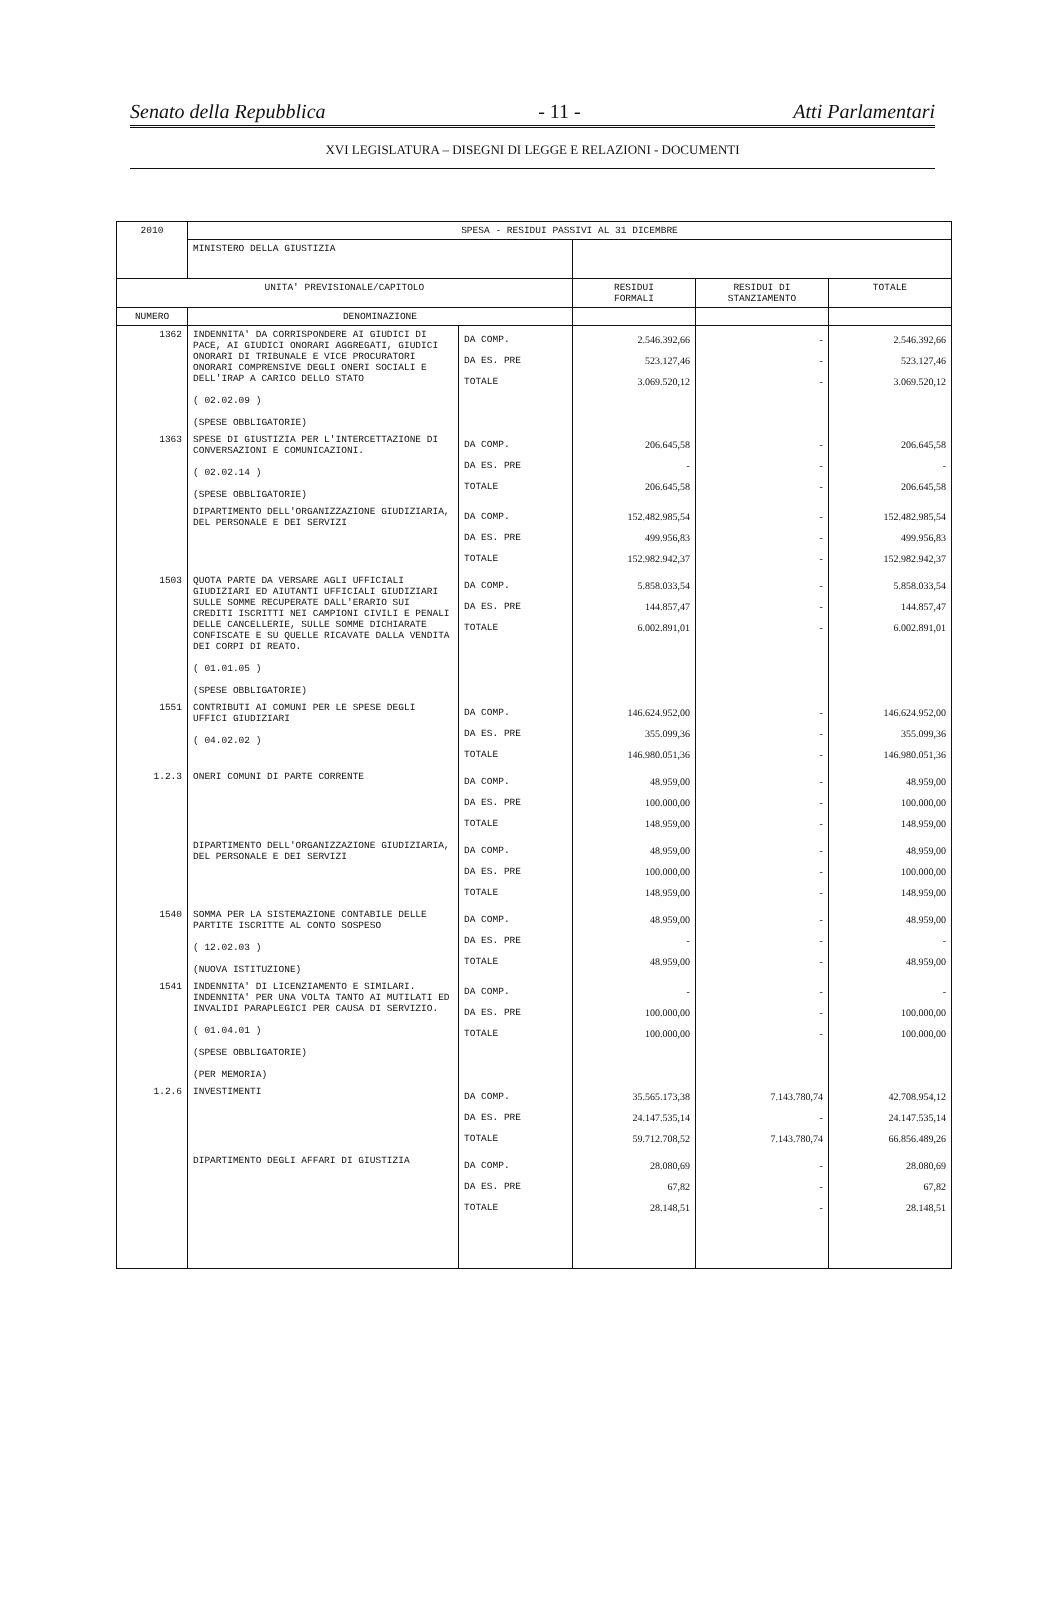Senato della Repubblica - 11 - Atti Parlamentari
XVI LEGISLATURA – DISEGNI DI LEGGE E RELAZIONI - DOCUMENTI
| 2010 | SPESA - RESIDUI PASSIVI AL 31 DICEMBRE | | | | |
| | MINISTERO DELLA GIUSTIZIA | | | | |
| UNITA' PREVISIONALE/CAPITOLO | | | RESIDUI FORMALI | RESIDUI DI STANZIAMENTO | TOTALE |
| NUMERO | DENOMINAZIONE | | | | |
| 1362 | INDENNITA' DA CORRISPONDERE AI GIUDICI DI PACE, AI GIUDICI ONORARI AGGREGATI, GIUDICI ONORARI DI TRIBUNALE E VICE PROCURATORI ONORARI COMPRENSIVE DEGLI ONERI SOCIALI E DELL'IRAP A CARICO DELLO STATO ( 02.02.09 ) (SPESE OBBLIGATORIE) | DA COMP. DA ES. PRE TOTALE | 2.546.392,66 523.127,46 3.069.520,12 | - - - | 2.546.392,66 523.127,46 3.069.520,12 |
| 1363 | SPESE DI GIUSTIZIA PER L'INTERCETTAZIONE DI CONVERSAZIONI E COMUNICAZIONI. ( 02.02.14 ) (SPESE OBBLIGATORIE) | DA COMP. DA ES. PRE TOTALE | 206.645,58 - 206.645,58 | - - - | 206.645,58 - 206.645,58 |
| | DIPARTIMENTO DELL'ORGANIZZAZIONE GIUDIZIARIA, DEL PERSONALE E DEI SERVIZI | DA COMP. DA ES. PRE TOTALE | 152.482.985,54 499.956,83 152.982.942,37 | - - - | 152.482.985,54 499.956,83 152.982.942,37 |
| 1503 | QUOTA PARTE DA VERSARE AGLI UFFICIALI GIUDIZIARI ED AIUTANTI UFFICIALI GIUDIZIARI SULLE SOMME RECUPERATE DALL'ERARIO SUI CREDITI ISCRITTI NEI CAMPIONI CIVILI E PENALI DELLE CANCELLERIE, SULLE SOMME DICHIARATE CONFISCATE E SU QUELLE RICAVATE DALLA VENDITA DEI CORPI DI REATO. ( 01.01.05 ) (SPESE OBBLIGATORIE) | DA COMP. DA ES. PRE TOTALE | 5.858.033,54 144.857,47 6.002.891,01 | - - - | 5.858.033,54 144.857,47 6.002.891,01 |
| 1551 | CONTRIBUTI AI COMUNI PER LE SPESE DEGLI UFFICI GIUDIZIARI ( 04.02.02 ) | DA COMP. DA ES. PRE TOTALE | 146.624.952,00 355.099,36 146.980.051,36 | - - - | 146.624.952,00 355.099,36 146.980.051,36 |
| 1.2.3 | ONERI COMUNI DI PARTE CORRENTE | DA COMP. DA ES. PRE TOTALE | 48.959,00 100.000,00 148.959,00 | - - - | 48.959,00 100.000,00 148.959,00 |
| | DIPARTIMENTO DELL'ORGANIZZAZIONE GIUDIZIARIA, DEL PERSONALE E DEI SERVIZI | DA COMP. DA ES. PRE TOTALE | 48.959,00 100.000,00 148.959,00 | - - - | 48.959,00 100.000,00 148.959,00 |
| 1540 | SOMMA PER LA SISTEMAZIONE CONTABILE DELLE PARTITE ISCRITTE AL CONTO SOSPESO ( 12.02.03 ) (NUOVA ISTITUZIONE) | DA COMP. DA ES. PRE TOTALE | 48.959,00 - 48.959,00 | - - - | 48.959,00 - 48.959,00 |
| 1541 | INDENNITA' DI LICENZIAMENTO E SIMILARI. INDENNITA' PER UNA VOLTA TANTO AI MUTILATI ED INVALIDI PARAPLEGICI PER CAUSA DI SERVIZIO. ( 01.04.01 ) (SPESE OBBLIGATORIE) (PER MEMORIA) | DA COMP. DA ES. PRE TOTALE | - 100.000,00 100.000,00 | - - - | - 100.000,00 100.000,00 |
| 1.2.6 | INVESTIMENTI | DA COMP. DA ES. PRE TOTALE | 35.565.173,38 24.147.535,14 59.712.708,52 | 7.143.780,74 - 7.143.780,74 | 42.708.954,12 24.147.535,14 66.856.489,26 |
| | DIPARTIMENTO DEGLI AFFARI DI GIUSTIZIA | DA COMP. DA ES. PRE TOTALE | 28.080,69 67,82 28.148,51 | - - - | 28.080,69 67,82 28.148,51 |